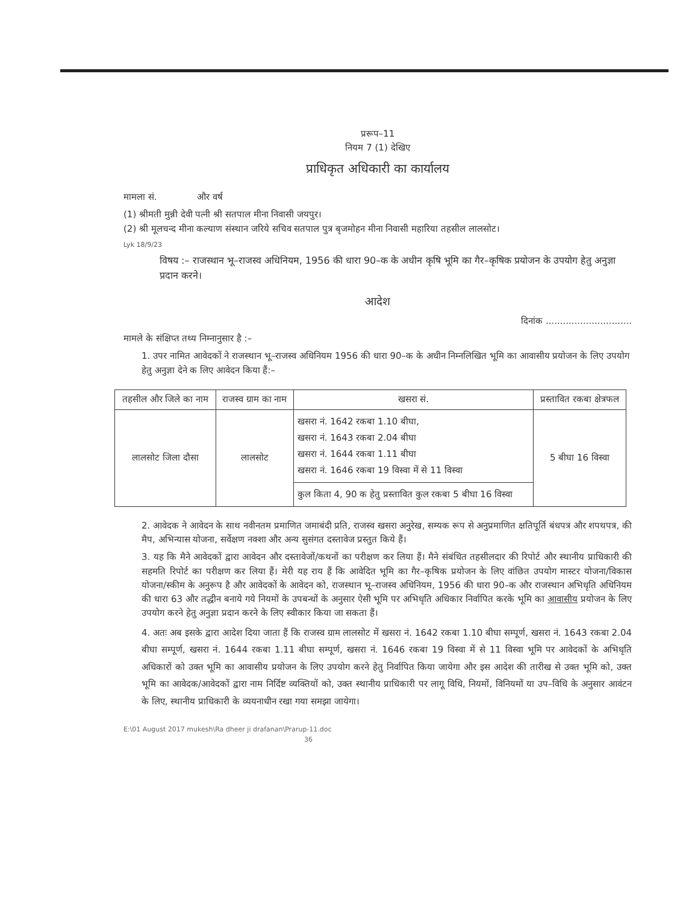प्ररूप–11
नियम 7 (1) देखिए
प्राधिकृत अधिकारी का कार्यालय
मामला सं. और वर्ष
(1) श्रीमती मुन्नी देवी पत्नी श्री सतपाल मीना निवासी जयपुर।
(2) श्री मूलचन्द मीना कल्याण संस्थान जरिये सचिव सतपाल पुत्र बृजमोहन मीना निवासी महारिया तहसील लालसोट।
Lyk 18/9/23
विषय :– राजस्थान भू–राजस्व अधिनियम, 1956 की धारा 90–क के अधीन कृषि भूमि का गैर–कृषिक प्रयोजन के उपयोग हेतु अनुज्ञा प्रदान करने।
आदेश
दिनांक ..............................
मामले के संक्षिप्त तथ्य निम्नानुसार है :–
1. उपर नामित आवेदकों ने राजस्थान भू–राजस्व अधिनियम 1956 की धारा 90–क के अधीन निम्नलिखित भूमि का आवासीय प्रयोजन के लिए उपयोग हेतु अनुज्ञा देने क लिए आवेदन किया हैं:–
| तहसील और जिले का नाम | राजस्व ग्राम का नाम | खसरा सं. | प्रस्तावित रकबा क्षेत्रफल |
| --- | --- | --- | --- |
| लालसोट जिला दौसा | लालसोट | खसरा नं. 1642 रकबा 1.10 बीघा, खसरा नं. 1643 रकबा 2.04 बीघा खसरा नं. 1644 रकबा 1.11 बीघा खसरा नं. 1646 रकबा 19 विस्वा में से 11 विस्वा | 5 बीघा 16 विस्वा |
| | | कुल किता 4, 90 क हेतु प्रस्तावित कुल रकबा 5 बीघा 16 विस्वा | |
2. आवेदक ने आवेदन के साथ नवीनतम प्रमाणित जमाबंदी प्रति, राजस्व खसरा अनुरेख, सम्यक रूप से अनुप्रमाणित क्षतिपूर्ति बंधपत्र और शपथपत्र, की मैप, अभिन्यास योजना, सर्वेक्षण नक्शा और अन्य सुसंगत दस्तावेज प्रस्तुत किये हैं।
3. यह कि मैने आवेदकों द्वारा आवेदन और दस्तावेजों/कथनों का परीक्षण कर लिया हैं। मैने संबंधित तहसीलदार की रिपोर्ट और स्थानीय प्राधिकारी की सहमति रिपोर्ट का परीक्षण कर लिया हैं। मेरी यह राय हैं कि आवेदित भूमि का गैर–कृषिक प्रयोजन के लिए वांछित उपयोग मास्टर योजना/विकास योजना/स्कीम के अनुरूप है और आवेदकों के आवेदन को, राजस्थान भू–राजस्व अधिनियम, 1956 की धारा 90–क और राजस्थान अभिधृति अधिनियम की धारा 63 और तद्धीन बनाये गये नियमों के उपबन्धों के अनुसार ऐसी भूमि पर अभिधृति अधिकार निर्वापित करके भूमि का आवासीय प्रयोजन के लिए उपयोग करने हेतु अनुज्ञा प्रदान करने के लिए स्वीकार किया जा सकता हैं।
4. अतः अब इसके द्वारा आदेश दिया जाता हैं कि राजस्व ग्राम लालसोट में खसरा नं. 1642 रकबा 1.10 बीघा सम्पूर्ण, खसरा नं. 1643 रकबा 2.04 बीघा सम्पूर्ण, खसरा नं. 1644 रकबा 1.11 बीघा सम्पूर्ण, खसरा नं. 1646 रकबा 19 विस्वा में से 11 विस्वा भूमि पर आवेदकों के अभिधृति अधिकारों को उक्त भूमि का आवासीय प्रयोजन के लिए उपयोग करने हेतु निर्वापित किया जायेगा और इस आदेश की तारीख से उक्त भूमि को, उक्त भूमि का आवेदक/आवेदकों द्वारा नाम निर्दिष्ट व्यक्तियों को, उक्त स्थानीय प्राधिकारी पर लागू विधि, नियमों, विनियमों या उप–विधि के अनुसार आवंटन के लिए, स्थानीय प्राधिकारी के व्ययनाधीन रखा गया समझा जायेगा।
E:\01 August 2017 mukesh\Ra dheer ji drafanan\Prarup-11.doc
36